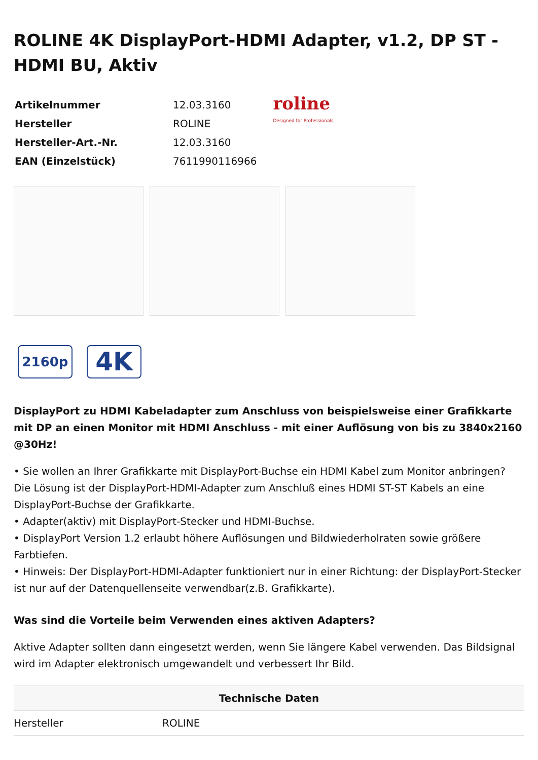ROLINE 4K DisplayPort-HDMI Adapter, v1.2, DP ST - HDMI BU, Aktiv
| Artikelnummer | 12.03.3160 |
| Hersteller | ROLINE |
| Hersteller-Art.-Nr. | 12.03.3160 |
| EAN (Einzelstück) | 7611990116966 |
roline
Designed for Professionals
2160p
4K
DisplayPort zu HDMI Kabeladapter zum Anschluss von beispielsweise einer Grafikkarte mit DP an einen Monitor mit HDMI Anschluss - mit einer Auflösung von bis zu 3840x2160 @30Hz!
• Sie wollen an Ihrer Grafikkarte mit DisplayPort-Buchse ein HDMI Kabel zum Monitor anbringen? Die Lösung ist der DisplayPort-HDMI-Adapter zum Anschluß eines HDMI ST-ST Kabels an eine DisplayPort-Buchse der Grafikkarte.
• Adapter(aktiv) mit DisplayPort-Stecker und HDMI-Buchse.
• DisplayPort Version 1.2 erlaubt höhere Auflösungen und Bildwiederholraten sowie größere Farbtiefen.
• Hinweis: Der DisplayPort-HDMI-Adapter funktioniert nur in einer Richtung: der DisplayPort-Stecker ist nur auf der Datenquellenseite verwendbar(z.B. Grafikkarte).
Was sind die Vorteile beim Verwenden eines aktiven Adapters?
Aktive Adapter sollten dann eingesetzt werden, wenn Sie längere Kabel verwenden. Das Bildsignal wird im Adapter elektronisch umgewandelt und verbessert Ihr Bild.
| Technische Daten | |
| --- | --- |
| Hersteller | ROLINE |